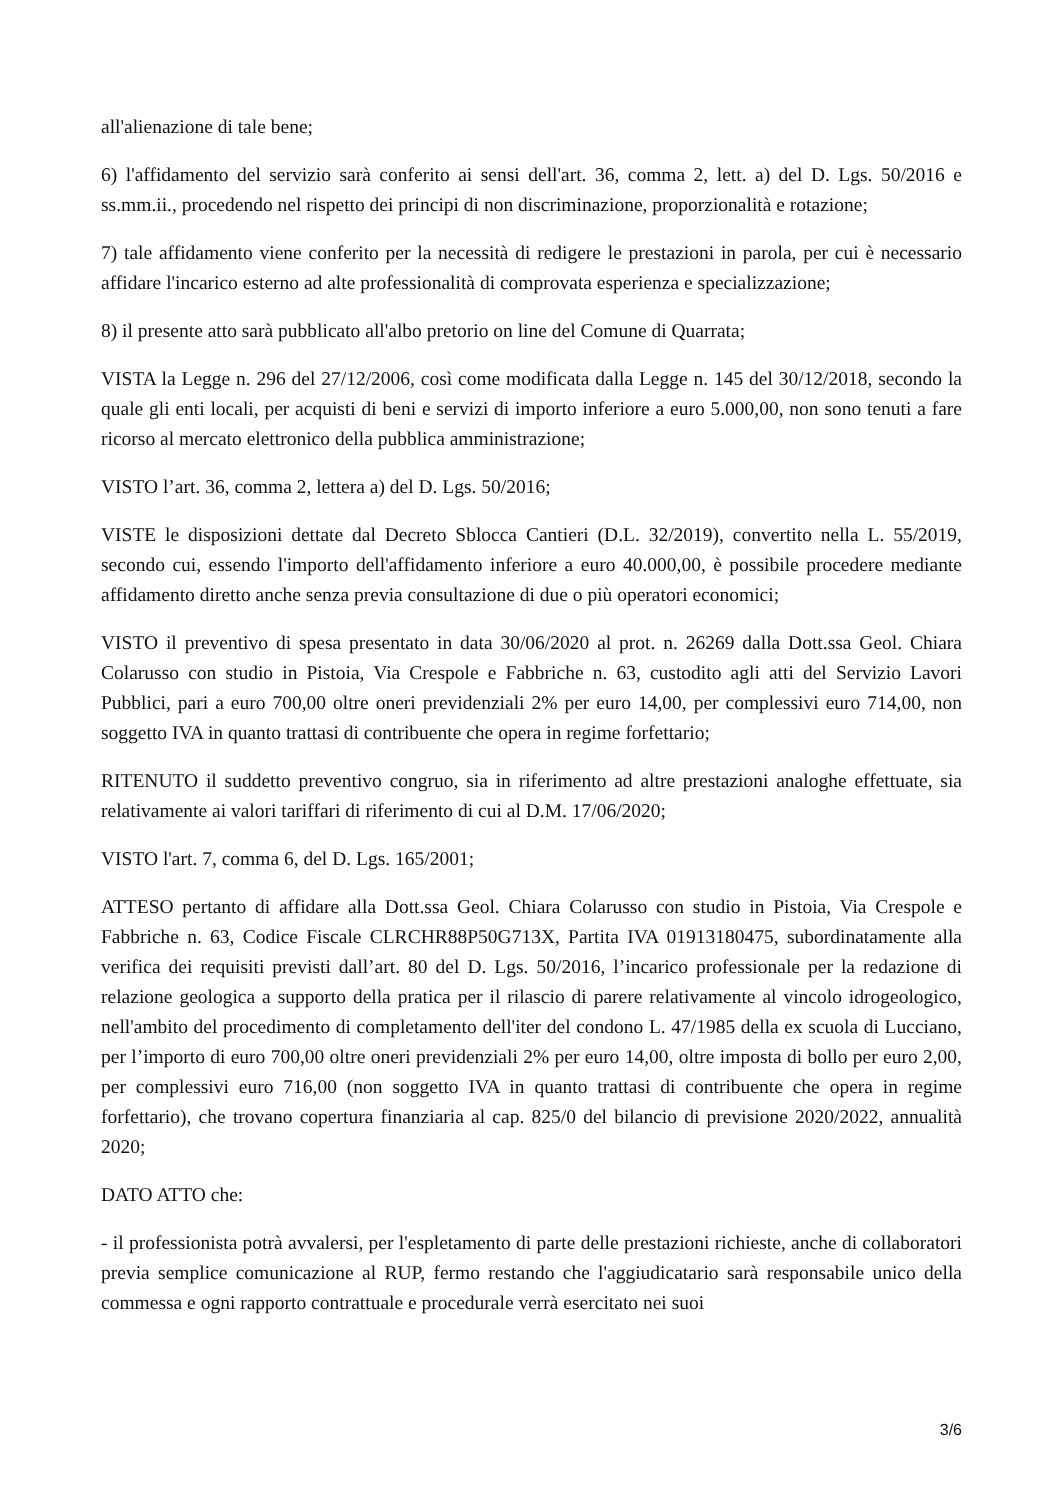all'alienazione di tale bene;
6) l'affidamento del servizio sarà conferito ai sensi dell'art. 36, comma 2, lett. a) del D. Lgs. 50/2016 e ss.mm.ii., procedendo nel rispetto dei principi di non discriminazione, proporzionalità e rotazione;
7) tale affidamento viene conferito per la necessità di redigere le prestazioni in parola, per cui è necessario affidare l'incarico esterno ad alte professionalità di comprovata esperienza e specializzazione;
8) il presente atto sarà pubblicato all'albo pretorio on line del Comune di Quarrata;
VISTA la Legge n. 296 del 27/12/2006, così come modificata dalla Legge n. 145 del 30/12/2018, secondo la quale gli enti locali, per acquisti di beni e servizi di importo inferiore a euro 5.000,00, non sono tenuti a fare ricorso al mercato elettronico della pubblica amministrazione;
VISTO l’art. 36, comma 2, lettera a) del D. Lgs. 50/2016;
VISTE le disposizioni dettate dal Decreto Sblocca Cantieri (D.L. 32/2019), convertito nella L. 55/2019, secondo cui, essendo l'importo dell'affidamento inferiore a euro 40.000,00, è possibile procedere mediante affidamento diretto anche senza previa consultazione di due o più operatori economici;
VISTO il preventivo di spesa presentato in data 30/06/2020 al prot. n. 26269 dalla Dott.ssa Geol. Chiara Colarusso con studio in Pistoia, Via Crespole e Fabbriche n. 63, custodito agli atti del Servizio Lavori Pubblici, pari a euro 700,00 oltre oneri previdenziali 2% per euro 14,00, per complessivi euro 714,00, non soggetto IVA in quanto trattasi di contribuente che opera in regime forfettario;
RITENUTO il suddetto preventivo congruo, sia in riferimento ad altre prestazioni analoghe effettuate, sia relativamente ai valori tariffari di riferimento di cui al D.M. 17/06/2020;
VISTO l'art. 7, comma 6, del D. Lgs. 165/2001;
ATTESO pertanto di affidare alla Dott.ssa Geol. Chiara Colarusso con studio in Pistoia, Via Crespole e Fabbriche n. 63, Codice Fiscale CLRCHR88P50G713X, Partita IVA 01913180475, subordinatamente alla verifica dei requisiti previsti dall’art. 80 del D. Lgs. 50/2016, l’incarico professionale per la redazione di relazione geologica a supporto della pratica per il rilascio di parere relativamente al vincolo idrogeologico, nell'ambito del procedimento di completamento dell'iter del condono L. 47/1985 della ex scuola di Lucciano, per l’importo di euro 700,00 oltre oneri previdenziali 2% per euro 14,00, oltre imposta di bollo per euro 2,00, per complessivi euro 716,00 (non soggetto IVA in quanto trattasi di contribuente che opera in regime forfettario), che trovano copertura finanziaria al cap. 825/0 del bilancio di previsione 2020/2022, annualità 2020;
DATO ATTO che:
- il professionista potrà avvalersi, per l'espletamento di parte delle prestazioni richieste, anche di collaboratori previa semplice comunicazione al RUP, fermo restando che l'aggiudicatario sarà responsabile unico della commessa e ogni rapporto contrattuale e procedurale verrà esercitato nei suoi
3/6